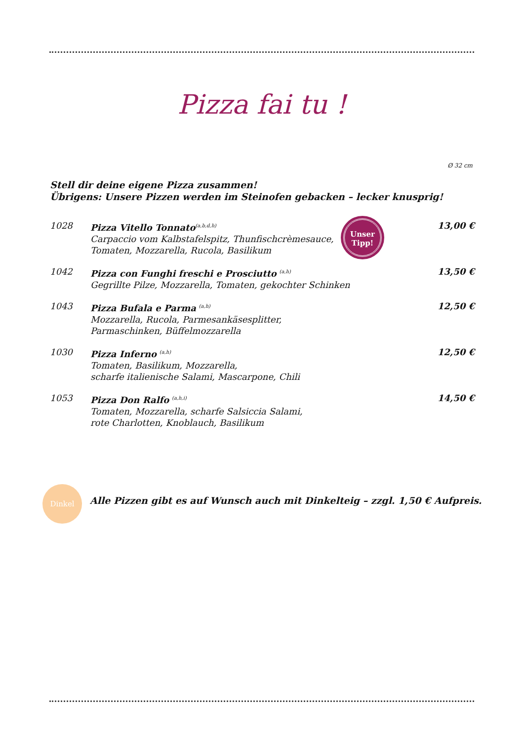Pizza fai tu !
Ø 32 cm
Stell dir deine eigene Pizza zusammen!
Übrigens: Unsere Pizzen werden im Steinofen gebacken – lecker knusprig!
1028 Pizza Vitello Tonnato<sup>(a,b,d,h)</sup>
Carpaccio vom Kalbstafelspitz, Thunfischcrèmesauce,
Tomaten, Mozzarella, Rucola, Basilikum
13,00 €
1042 Pizza con Funghi freschi e Prosciutto <sup>(a,h)</sup>
Gegrillte Pilze, Mozzarella, Tomaten, gekochter Schinken
13,50 €
1043 Pizza Bufala e Parma <sup>(a,h)</sup>
Mozzarella, Rucola, Parmesankäsesplitter,
Parmaschinken, Büffelmozzarella
12,50 €
1030 Pizza Inferno <sup>(a,h)</sup>
Tomaten, Basilikum, Mozzarella,
scharfe italienische Salami, Mascarpone, Chili
12,50 €
1053 Pizza Don Ralfo <sup>(a,h,i)</sup>
Tomaten, Mozzarella, scharfe Salsiccia Salami,
rote Charlotten, Knoblauch, Basilikum
14,50 €
Unser
Tipp!
Dinkel
Alle Pizzen gibt es auf Wunsch auch mit Dinkelteig – zzgl. 1,50 € Aufpreis.